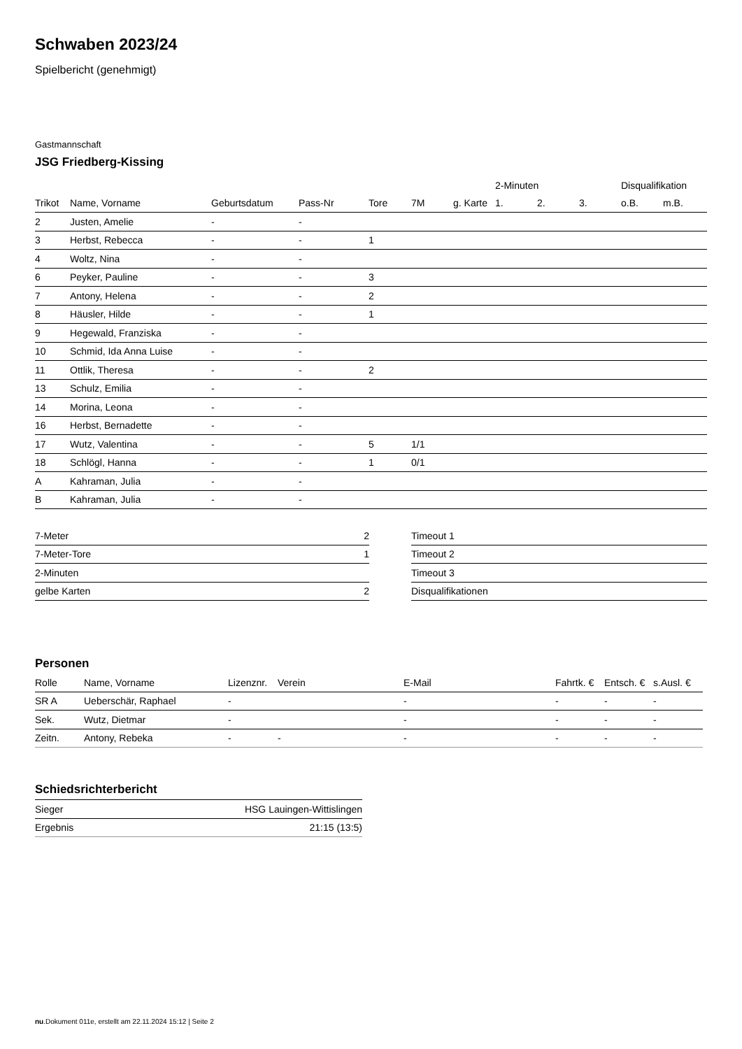Schwaben 2023/24
Spielbericht (genehmigt)
Gastmannschaft
JSG Friedberg-Kissing
| | | | | | | | 2-Minuten | | | Disqualifikation | |
| --- | --- | --- | --- | --- | --- | --- | --- | --- | --- | --- | --- |
| Trikot | Name, Vorname | Geburtsdatum | Pass-Nr | Tore | 7M | g. Karte | 1. | 2. | 3. | o.B. | m.B. |
| 2 | Justen, Amelie | - | - | | | | | | | | |
| 3 | Herbst, Rebecca | - | - | 1 | | | | | | | |
| 4 | Woltz, Nina | - | - | | | | | | | | |
| 6 | Peyker, Pauline | - | - | 3 | | | | | | | |
| 7 | Antony, Helena | - | - | 2 | | | | | | | |
| 8 | Häusler, Hilde | - | - | 1 | | | | | | | |
| 9 | Hegewald, Franziska | - | - | | | | | | | | |
| 10 | Schmid, Ida Anna Luise | - | - | | | | | | | | |
| 11 | Ottlik, Theresa | - | - | 2 | | | | | | | |
| 13 | Schulz, Emilia | - | - | | | | | | | | |
| 14 | Morina, Leona | - | - | | | | | | | | |
| 16 | Herbst, Bernadette | - | - | | | | | | | | |
| 17 | Wutz, Valentina | - | - | 5 | 1/1 | | | | | | |
| 18 | Schlögl, Hanna | - | - | 1 | 0/1 | | | | | | |
| A | Kahraman, Julia | - | - | | | | | | | | |
| B | Kahraman, Julia | - | - | | | | | | | | |
| 7-Meter | 2 |
| 7-Meter-Tore | 1 |
| 2-Minuten | |
| gelbe Karten | 2 |
| Timeout 1 |
| Timeout 2 |
| Timeout 3 |
| Disqualifikationen |
Personen
| Rolle | Name, Vorname | Lizenznr. | Verein | E-Mail | Fahrtk. € | Entsch. € | s.Ausl. € |
| --- | --- | --- | --- | --- | --- | --- | --- |
| SR A | Ueberschär, Raphael | - | | - | - | - | - |
| Sek. | Wutz, Dietmar | - | | - | - | - | - |
| Zeitn. | Antony, Rebeka | - | - | - | - | - | - |
Schiedsrichterbericht
| Sieger | HSG Lauingen-Wittislingen |
| Ergebnis | 21:15 (13:5) |
nu.Dokument 011e, erstellt am 22.11.2024 15:12 | Seite 2